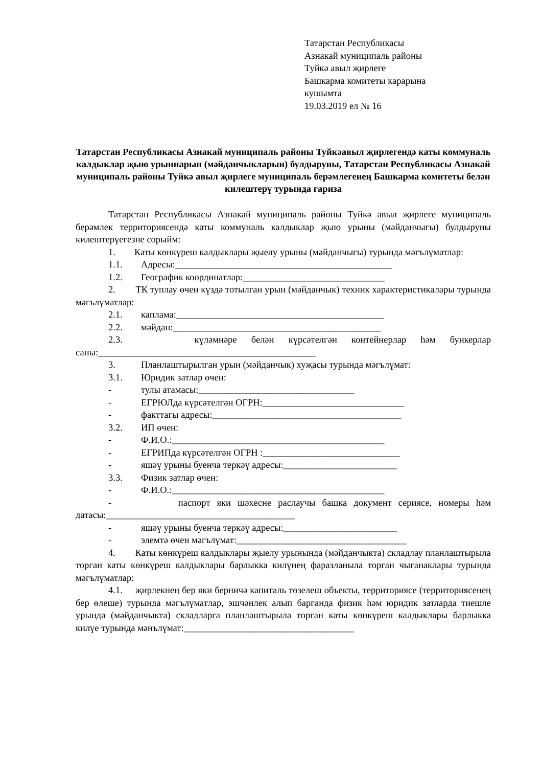Татарстан Республикасы
Азнакай муниципаль районы
Туйкә авыл җирлеге
Башкарма комитеты карарына
кушымта
19.03.2019 ел № 16
Татарстан Республикасы Азнакай муниципаль районы Туйкәавыл җирлегендә каты коммуналь калдыклар җыю урыннарын (мәйданчыкларын) булдыруны, Татарстан Республикасы Азнакай муниципаль районы Туйкә авыл җирлеге муниципаль берәмлегенең Башкарма комитеты белән килештерү турында гариза
Татарстан Республикасы Азнакай муниципаль районы Туйкә авыл җирлеге муниципаль берәмлек территориясендә каты коммуналь калдыклар җыю урыны (мәйданчыгы) булдыруны килештерүегезне сорыйм:
1. Каты көнкүреш калдыклары җыелу урыны (мәйданчыгы) турында мәгълүматлар:
1.1. Адресы:______________________________________________
1.2. Географик координатлар:______________________________
2. ТК туплау өчен күздә тотылган урын (мәйданчык) техник характеристикалары турында мәгълүматлар:
2.1. каплама:____________________________________________
2.2. мәйдан:____________________________________________
2.3. күләмнәре белән күрсәтелгән контейнерлар һәм бункерлар саны:______________________________________________
3. Планлаштырылган урын (мәйданчык) хуҗасы турында мәгълүмат:
3.1. Юридик затлар өчен:
- тулы атамасы:_________________________________
- ЕГРЮЛда күрсәтелгән ОГРН:______________________________
- факттагы адресы:________________________________________
3.2. ИП өчен:
- Ф.И.О.:_____________________________________________
- ЕГРИПда күрсәтелгән ОГРН :_____________________________
- яшәү урыны буенча теркәү адресы:________________________
3.3. Физик затлар өчен:
- Ф.И.О.:_____________________________________________
- паспорт яки шәхесне раслаучы башка документ сериясе, номеры һәм датасы:________________________________________
- яшәү урыны буенча теркәү адресы:________________________
- элемтә өчен мәгълүмат:____________________________________
4. Каты көнкүреш калдыклары җыелу урынында (мәйданчыкта) складлау планлаштырыла торган каты көнкүреш калдыклары барлыкка килүнең фаразланыла торган чыганаклары турында мәгълүматлар:
4.1. җирлекнең бер яки берничә капиталь төзелеш объекты, территориясе (территориясенең бер өлеше) турында мәгълүматлар, эшчәнлек алып барганда физик һәм юридик затларда тиешле урында (мәйданчыкта) складларга планлаштырыла торган каты көнкүреш калдыклары барлыкка килүе турында мәнълүмат:____________________________________